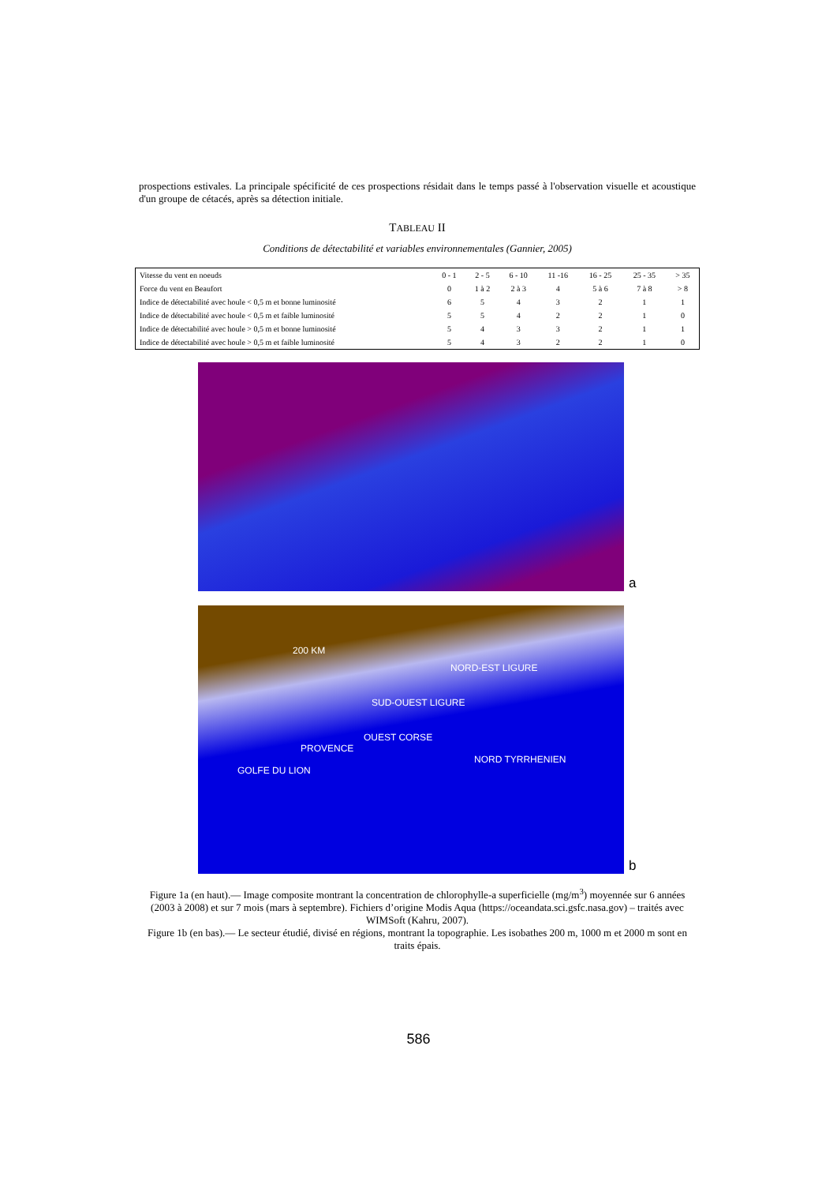prospections estivales. La principale spécificité de ces prospections résidait dans le temps passé à l'observation visuelle et acoustique d'un groupe de cétacés, après sa détection initiale.
TABLEAU II
Conditions de détectabilité et variables environnementales (Gannier, 2005)
| Vitesse du vent en noeuds | 0 - 1 | 2 - 5 | 6 - 10 | 11 -16 | 16 - 25 | 25 - 35 | > 35 |
| Force du vent en Beaufort | 0 | 1 à 2 | 2 à 3 | 4 | 5 à 6 | 7 à 8 | > 8 |
| Indice de détectabilité avec houle < 0,5 m et bonne luminosité | 6 | 5 | 4 | 3 | 2 | 1 | 1 |
| Indice de détectabilité avec houle < 0,5 m et faible luminosité | 5 | 5 | 4 | 2 | 2 | 1 | 0 |
| Indice de détectabilité avec houle > 0,5 m et bonne luminosité | 5 | 4 | 3 | 3 | 2 | 1 | 1 |
| Indice de détectabilité avec houle > 0,5 m et faible luminosité | 5 | 4 | 3 | 2 | 2 | 1 | 0 |
a
200 KM
NORD-EST LIGURE
SUD-OUEST LIGURE
OUEST CORSE
PROVENCE
NORD TYRRHENIEN
GOLFE DU LION
b
Figure 1a (en haut).— Image composite montrant la concentration de chlorophylle-a superficielle (mg/m<sup>3</sup>) moyennée sur 6 années (2003 à 2008) et sur 7 mois (mars à septembre). Fichiers d’origine Modis Aqua (https://oceandata.sci.gsfc.nasa.gov) – traités avec WIMSoft (Kahru, 2007).
Figure 1b (en bas).— Le secteur étudié, divisé en régions, montrant la topographie. Les isobathes 200 m, 1000 m et 2000 m sont en traits épais.
586